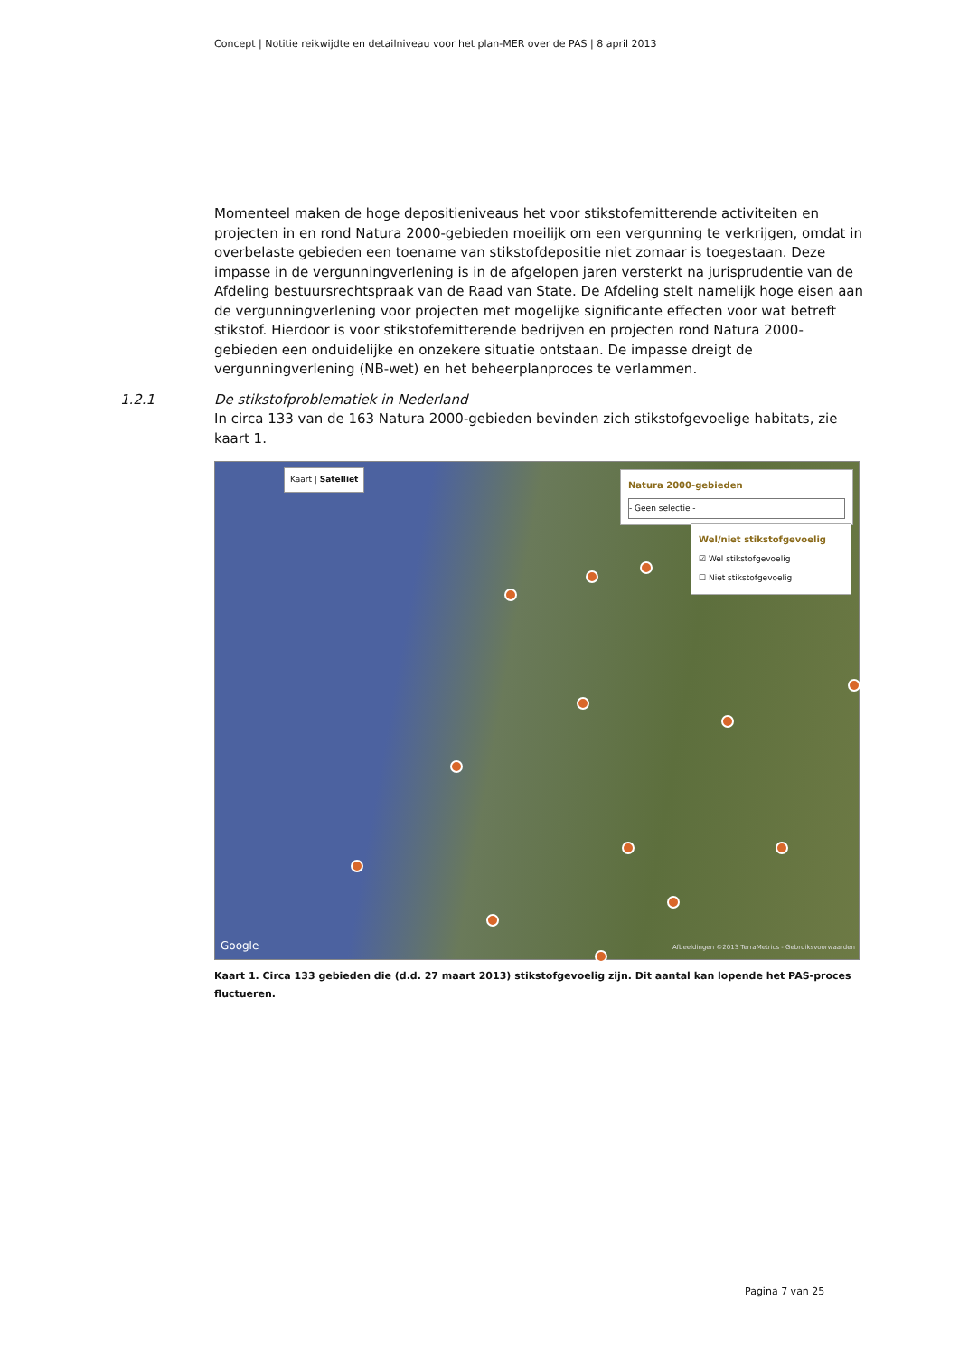Concept | Notitie reikwijdte en detailniveau voor het plan-MER over de PAS | 8 april 2013
Momenteel maken de hoge depositieniveaus het voor stikstofemitterende activiteiten en projecten in en rond Natura 2000-gebieden moeilijk om een vergunning te verkrijgen, omdat in overbelaste gebieden een toename van stikstofdepositie niet zomaar is toegestaan. Deze impasse in de vergunningverlening is in de afgelopen jaren versterkt na jurisprudentie van de Afdeling bestuursrechtspraak van de Raad van State. De Afdeling stelt namelijk hoge eisen aan de vergunningverlening voor projecten met mogelijke significante effecten voor wat betreft stikstof. Hierdoor is voor stikstofemitterende bedrijven en projecten rond Natura 2000-gebieden een onduidelijke en onzekere situatie ontstaan. De impasse dreigt de vergunningverlening (NB-wet) en het beheerplanproces te verlammen.
1.2.1 De stikstofproblematiek in Nederland
In circa 133 van de 163 Natura 2000-gebieden bevinden zich stikstofgevoelige habitats, zie kaart 1.
Kaart | Satelliet
Natura 2000-gebieden
- Geen selectie -
Wel/niet stikstofgevoelig
☑ Wel stikstofgevoelig
☐ Niet stikstofgevoelig
Google
Afbeeldingen ©2013 TerraMetrics - Gebruiksvoorwaarden
Kaart 1. Circa 133 gebieden die (d.d. 27 maart 2013) stikstofgevoelig zijn. Dit aantal kan lopende het PAS-proces fluctueren.
Pagina 7 van 25